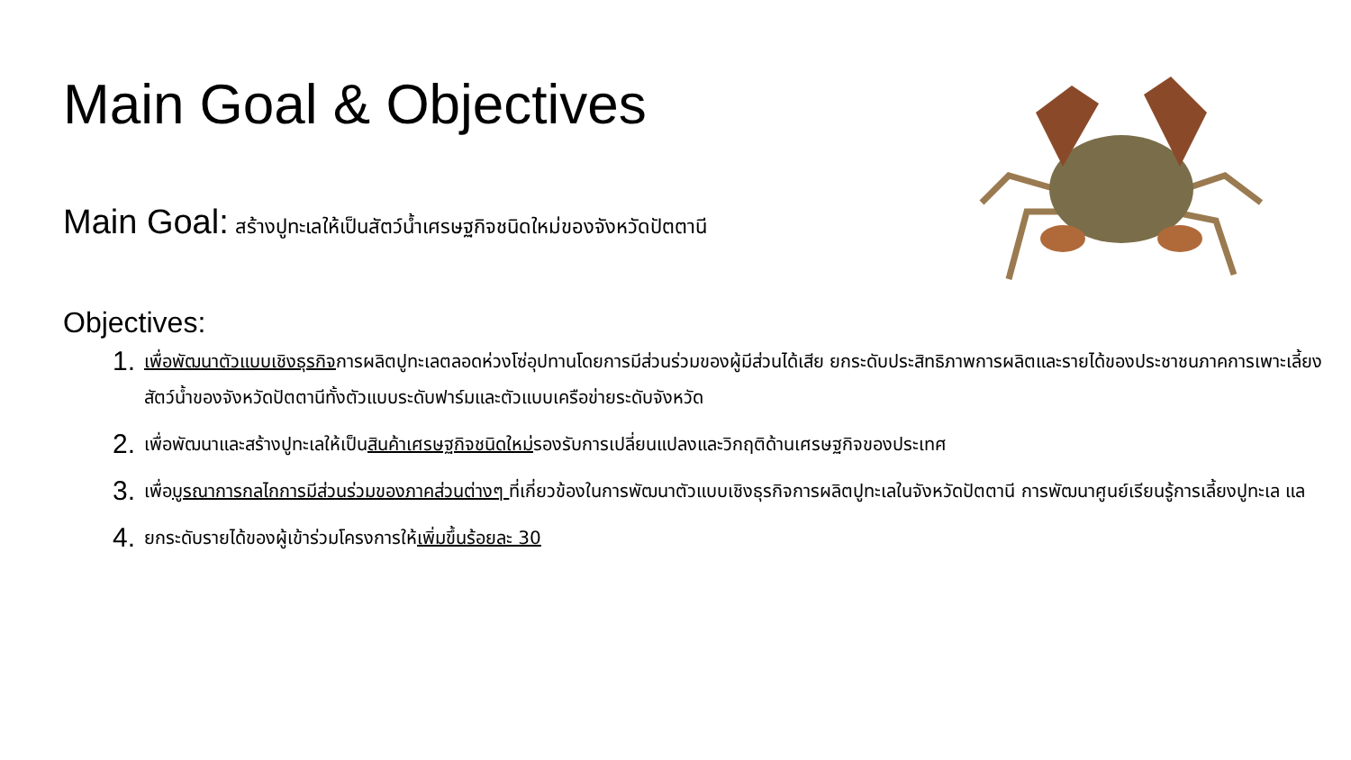Main Goal & Objectives
Main Goal: สร้างปูทะเลให้เป็นสัตว์น้ำเศรษฐกิจชนิดใหม่ของจังหวัดปัตตานี
Objectives:
1. เพื่อพัฒนาตัวแบบเชิงธุรกิจการผลิตปูทะเลตลอดห่วงโซ่อุปทานโดยการมีส่วนร่วมของผู้มีส่วนได้เสีย ยกระดับประสิทธิภาพการผลิตและรายได้ของประชาชนภาคการเพาะเลี้ยงสัตว์น้ำของจังหวัดปัตตานีทั้งตัวแบบระดับฟาร์มและตัวแบบเครือข่ายระดับจังหวัด
2. เพื่อพัฒนาและสร้างปูทะเลให้เป็นสินค้าเศรษฐกิจชนิดใหม่รองรับการเปลี่ยนแปลงและวิกฤติด้านเศรษฐกิจของประเทศ
3. เพื่อบูรณาการกลไกการมีส่วนร่วมของภาคส่วนต่างๆ ที่เกี่ยวข้องในการพัฒนาตัวแบบเชิงธุรกิจการผลิตปูทะเลในจังหวัดปัตตานี การพัฒนาศูนย์เรียนรู้การเลี้ยงปูทะเล แล
4. ยกระดับรายได้ของผู้เข้าร่วมโครงการให้เพิ่มขึ้นร้อยละ 30